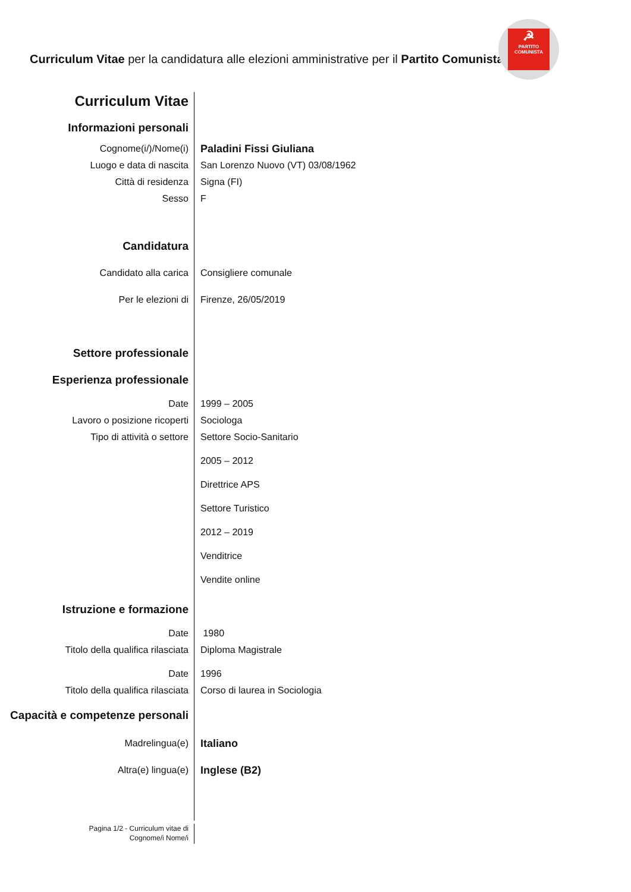Curriculum Vitae per la candidatura alle elezioni amministrative per il Partito Comunista
☭
PARTITO COMUNISTA
Curriculum Vitae
Informazioni personali
Cognome(i/)/Nome(i) Paladini Fissi Giuliana
Luogo e data di nascita San Lorenzo Nuovo (VT) 03/08/1962
Città di residenza Signa (FI)
Sesso F
Candidatura
Candidato alla carica Consigliere comunale
Per le elezioni di Firenze, 26/05/2019
Settore professionale
Esperienza professionale
Date 1999 – 2005
Lavoro o posizione ricoperti Sociologa
Tipo di attività o settore Settore Socio-Sanitario
2005 – 2012
Direttrice APS
Settore Turistico
2012 – 2019
Venditrice
Vendite online
Istruzione e formazione
Date 1980
Titolo della qualifica rilasciata Diploma Magistrale
Date 1996
Titolo della qualifica rilasciata Corso di laurea in Sociologia
Capacità e competenze personali
Madrelingua(e) Italiano
Altra(e) lingua(e) Inglese (B2)
Pagina 1/2 - Curriculum vitae di
Cognome/i Nome/i